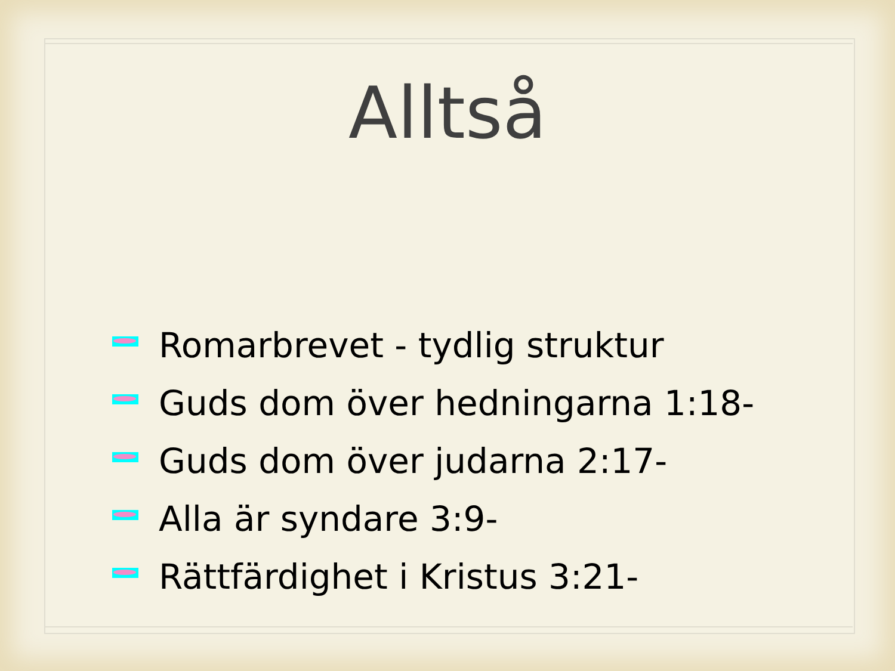Alltså
Romarbrevet - tydlig struktur
Guds dom över hedningarna 1:18-
Guds dom över judarna 2:17-
Alla är syndare 3:9-
Rättfärdighet i Kristus 3:21-